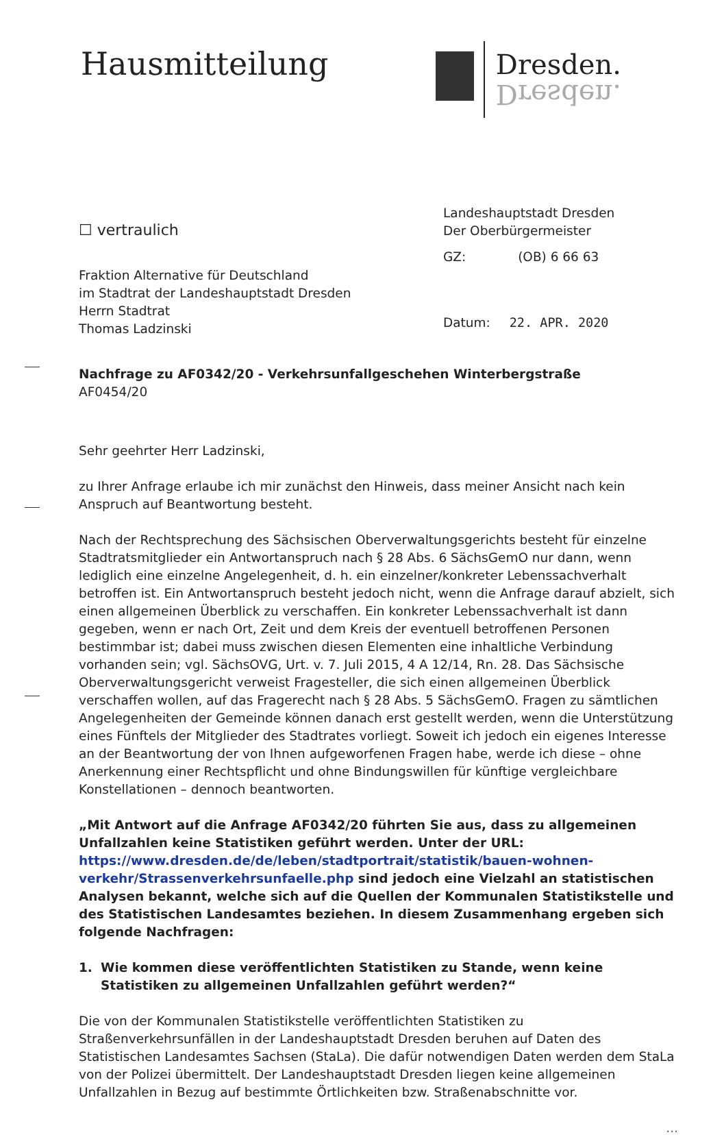Hausmitteilung
Dresden.
Dresden.
☐ vertraulich
Fraktion Alternative für Deutschland
im Stadtrat der Landeshauptstadt Dresden
Herrn Stadtrat
Thomas Ladzinski
Landeshauptstadt Dresden
Der Oberbürgermeister
GZ: (OB) 6 66 63
Datum: 22. APR. 2020
Nachfrage zu AF0342/20 - Verkehrsunfallgeschehen Winterbergstraße
AF0454/20
Sehr geehrter Herr Ladzinski,
zu Ihrer Anfrage erlaube ich mir zunächst den Hinweis, dass meiner Ansicht nach kein Anspruch auf Beantwortung besteht.
Nach der Rechtsprechung des Sächsischen Oberverwaltungsgerichts besteht für einzelne Stadtrats­mitglieder ein Antwortanspruch nach § 28 Abs. 6 SächsGemO nur dann, wenn lediglich eine einzelne Angelegenheit, d. h. ein einzelner/konkreter Lebenssachverhalt betroffen ist. Ein Antwortanspruch besteht jedoch nicht, wenn die Anfrage darauf abzielt, sich einen allgemeinen Überblick zu verschaf­fen. Ein konkreter Lebenssachverhalt ist dann gegeben, wenn er nach Ort, Zeit und dem Kreis der eventuell betroffenen Personen bestimmbar ist; dabei muss zwischen diesen Elementen eine inhaltli­che Verbindung vorhanden sein; vgl. SächsOVG, Urt. v. 7. Juli 2015, 4 A 12/14, Rn. 28. Das Sächsische Oberverwaltungsgericht verweist Fragesteller, die sich einen allgemeinen Überblick verschaffen wol­len, auf das Fragerecht nach § 28 Abs. 5 SächsGemO. Fragen zu sämtlichen Angelegenheiten der Ge­meinde können danach erst gestellt werden, wenn die Unterstützung eines Fünftels der Mitglieder des Stadtrates vorliegt. Soweit ich jedoch ein eigenes Interesse an der Beantwortung der von Ihnen aufgeworfenen Fragen habe, werde ich diese – ohne Anerkennung einer Rechtspflicht und ohne Bin­dungswillen für künftige vergleichbare Konstellationen – dennoch beantworten.
„Mit Antwort auf die Anfrage AF0342/20 führten Sie aus, dass zu allgemeinen Unfallzahlen keine Statistiken geführt werden. Unter der URL: https://www.dresden.de/de/leben/stadtportrait/sta­tistik/bauen-wohnen-verkehr/Strassenverkehrsunfaelle.php sind jedoch eine Vielzahl an statisti­schen Analysen bekannt, welche sich auf die Quellen der Kommunalen Statistikstelle und des Sta­tistischen Landesamtes beziehen. In diesem Zusammenhang ergeben sich folgende Nachfragen:
1. Wie kommen diese veröffentlichten Statistiken zu Stande, wenn keine Statistiken zu allgemei­nen Unfallzahlen geführt werden?“
Die von der Kommunalen Statistikstelle veröffentlichten Statistiken zu Straßenverkehrsunfällen in der Landeshauptstadt Dresden beruhen auf Daten des Statistischen Landesamtes Sachsen (StaLa). Die dafür notwendigen Daten werden dem StaLa von der Polizei übermittelt. Der Landeshauptstadt Dres­den liegen keine allgemeinen Unfallzahlen in Bezug auf bestimmte Örtlichkeiten bzw. Straßenab­schnitte vor.
...